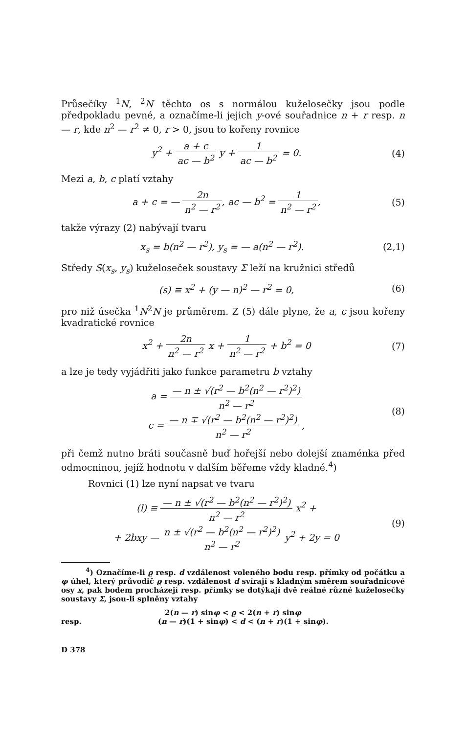Průsečíky <sup>1</sup>N, <sup>2</sup>N těchto os s normálou kuželosečky jsou podle předpokladu pevné, a označíme-li jejich y-ové souřadnice n + r resp. n — r, kde n<sup>2</sup> — r<sup>2</sup> ≠ 0, r > 0, jsou to kořeny rovnice
y<sup>2</sup> + a + c ac — b<sup>2</sup> y + 1 ac — b<sup>2</sup> = 0.
(4)
Mezi a, b, c platí vztahy
a + c = — 2n n<sup>2</sup> — r<sup>2</sup>, ac — b<sup>2</sup> = 1 n<sup>2</sup> — r<sup>2</sup>,
(5)
takže výrazy (2) nabývají tvaru
x<sub>s</sub> = b(n<sup>2</sup> — r<sup>2</sup>), y<sub>s</sub> = — a(n<sup>2</sup> — r<sup>2</sup>).
(2,1)
Středy S(x<sub>s</sub>, y<sub>s</sub>) kuželoseček soustavy Σ leží na kružnici středů
(s) ≡ x<sup>2</sup> + (y — n)<sup>2</sup> — r<sup>2</sup> = 0, (6)
pro niž úsečka <sup>1</sup>N<sup>2</sup>N je průměrem. Z (5) dále plyne, že a, c jsou kořeny kvadratické rovnice
x<sup>2</sup> + 2n n<sup>2</sup> — r<sup>2</sup> x + 1 n<sup>2</sup> — r<sup>2</sup> + b<sup>2</sup> = 0
(7)
a lze je tedy vyjádřiti jako funkce parametru b vztahy
a = — n ± √(r<sup>2</sup> — b<sup>2</sup>(n<sup>2</sup> — r<sup>2</sup>)<sup>2</sup>) n<sup>2</sup> — r<sup>2</sup>
c = — n ∓ √(r<sup>2</sup> — b<sup>2</sup>(n<sup>2</sup> — r<sup>2</sup>)<sup>2</sup>) n<sup>2</sup> — r<sup>2</sup> ,
(8)
při čemž nutno bráti současně buď hořejší nebo dolejší znaménka před odmocninou, jejíž hodnotu v dalším běřeme vždy kladné.<sup>4</sup>)
Rovnici (1) lze nyní napsat ve tvaru
(l) ≡ — n ± √(r<sup>2</sup> — b<sup>2</sup>(n<sup>2</sup> — r<sup>2</sup>)<sup>2</sup>) n<sup>2</sup> — r<sup>2</sup> x<sup>2</sup> +
+ 2bxy — n ± √(r<sup>2</sup> — b<sup>2</sup>(n<sup>2</sup> — r<sup>2</sup>)<sup>2</sup>) n<sup>2</sup> — r<sup>2</sup> y<sup>2</sup> + 2y = 0
(9)
<sup>4</sup>) Označíme-li ϱ resp. d vzdálenost voleného bodu resp. přímky od počátku a φ úhel, který průvodič ϱ resp. vzdálenost d svírají s kladným směrem souřadnicové osy x, pak bodem procházejí resp. přímky se dotýkají dvě reálné různé kuželosečky soustavy Σ, jsou-li splněny vztahy
2(n — r) sinφ < ϱ < 2(n + r) sinφ
resp. (n — r)(1 + sinφ) < d < (n + r)(1 + sinφ).
D 378